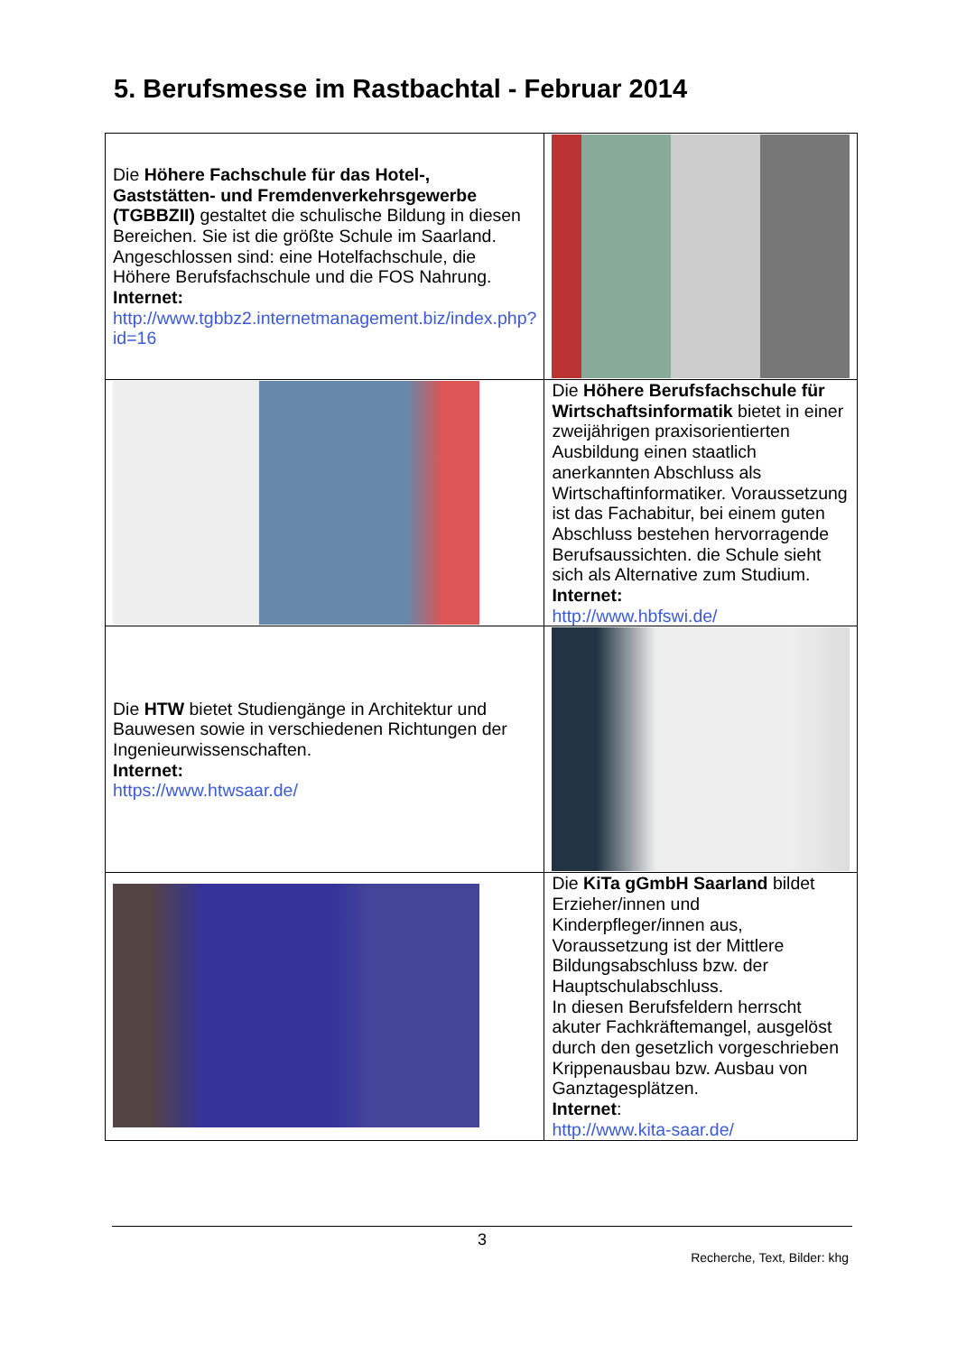5. Berufsmesse im Rastbachtal - Februar 2014
| Die Höhere Fachschule für das Hotel-, Gaststätten- und Fremdenverkehrsgewerbe (TGBBZII) gestaltet die schulische Bildung in diesen Bereichen. Sie ist die größte Schule im Saarland. Angeschlossen sind: eine Hotelfachschule, die Höhere Berufsfachschule und die FOS Nahrung. Internet: http://www.tgbbz2.internetmanagement.biz/index.php?id=16 | |
| | Die Höhere Berufsfachschule für Wirtschaftsinformatik bietet in einer zweijährigen praxisorientierten Ausbildung einen staatlich anerkannten Abschluss als Wirtschaftinformatiker. Voraussetzung ist das Fachabitur, bei einem guten Abschluss bestehen hervorragende Berufsaussichten. die Schule sieht sich als Alternative zum Studium. Internet: http://www.hbfswi.de/ |
| Die HTW bietet Studiengänge in Architektur und Bauwesen sowie in verschiedenen Richtungen der Ingenieurwissenschaften. Internet: https://www.htwsaar.de/ | |
| | Die KiTa gGmbH Saarland bildet Erzieher/innen und Kinderpfleger/innen aus, Voraussetzung ist der Mittlere Bildungsabschluss bzw. der Hauptschulabschluss. In diesen Berufsfeldern herrscht akuter Fachkräftemangel, ausgelöst durch den gesetzlich vorgeschrieben Krippenausbau bzw. Ausbau von Ganztagesplätzen. Internet : http://www.kita-saar.de/ |
3
Recherche, Text, Bilder: khg